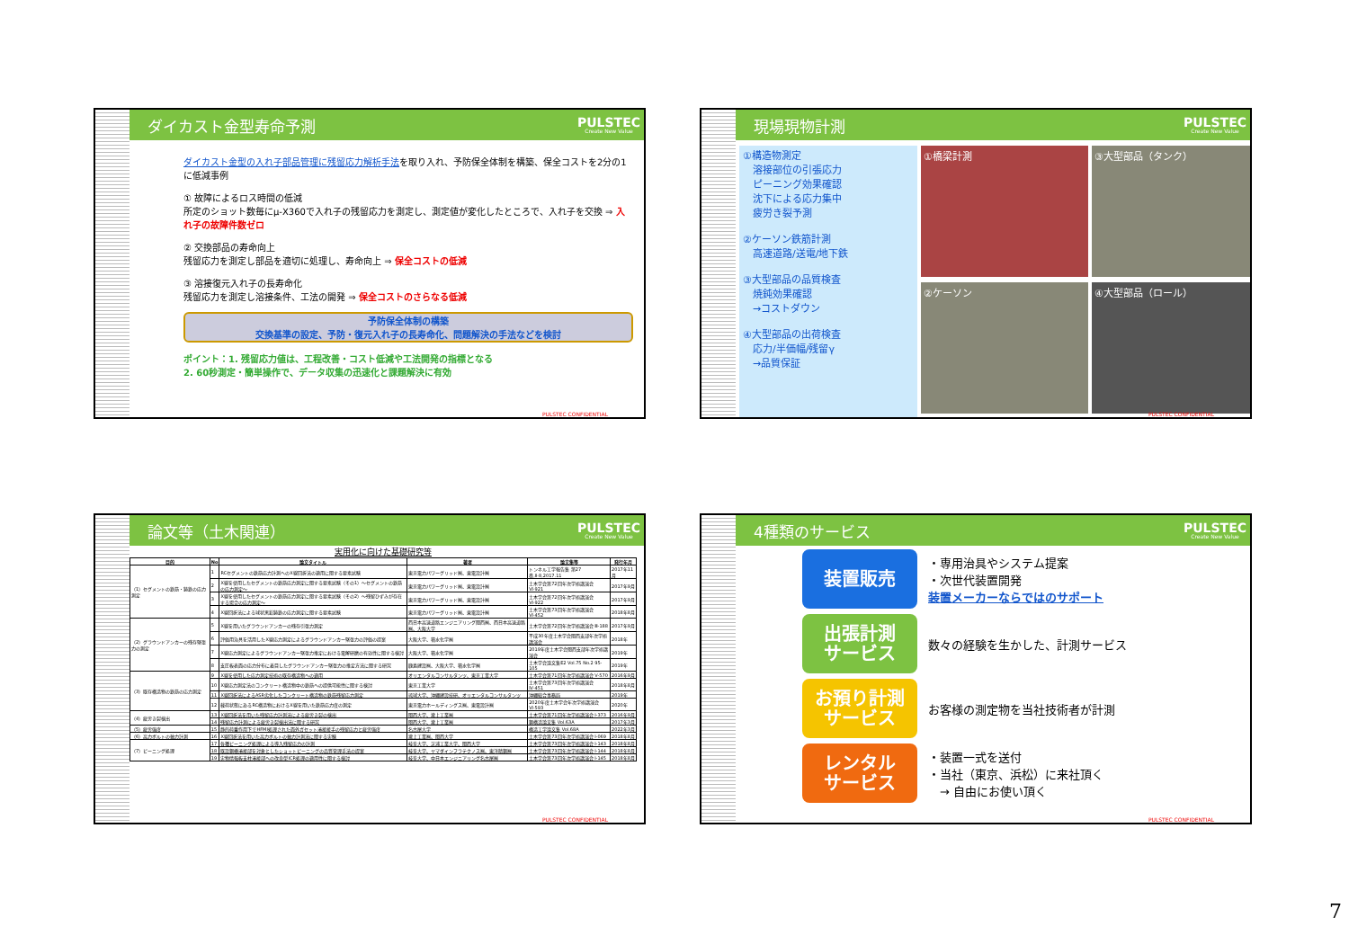ダイカスト金型寿命予測 PULSTEC
Create New Value
ダイカスト金型の入れ子部品管理に残留応力解析手法を取り入れ、予防保全体制を構築、保全コストを2分の1に低減事例
① 故障によるロス時間の低減
所定のショット数毎にμ-X360で入れ子の残留応力を測定し、測定値が変化したところで、入れ子を交換 ⇒ 入れ子の故障件数ゼロ
② 交換部品の寿命向上
残留応力を測定し部品を適切に処理し、寿命向上 ⇒ 保全コストの低減
③ 溶接復元入れ子の長寿命化
残留応力を測定し溶接条件、工法の開発 ⇒ 保全コストのさらなる低減
予防保全体制の構築
交換基準の設定、予防・復元入れ子の長寿命化、問題解決の手法などを検討
ポイント：1. 残留応力値は、工程改善・コスト低減や工法開発の指標となる
2. 60秒測定・簡単操作で、データ収集の迅速化と課題解決に有効
PULSTEC CONFIDENTIAL
現場現物計測 PULSTEC
Create New Value
①構造物測定
　溶接部位の引張応力
　ピーニング効果確認
　沈下による応力集中
　疲労き裂予測
②ケーソン鉄筋計測
　高速道路/送電/地下鉄
③大型部品の品質検査
　焼鈍効果確認
　→コストダウン
④大型部品の出荷検査
　応力/半価幅/残留γ
　→品質保証
①橋梁計測
③大型部品（タンク）
②ケーソン
④大型部品（ロール）
PULSTEC CONFIDENTIAL
論文等（土木関連） PULSTEC
Create New Value
実用化に向けた基礎研究等
| 目的 | No | 論文タイトル | 著者 | 論文集等 | 発行年月 |
| --- | --- | --- | --- | --- | --- |
| （1）セグメントの鉄筋・鋳鉄の応力測定 | 1 | RCセグメントの鉄筋応力計測へのX線回折法の適用に関する要素試験 | 東京電力パワーグリッド㈱、東電設計㈱ | トンネル工学報告集 第27巻,Ⅱ-8,2017.11 | 2017年11月 |
| | 2 | X線を使用したセグメントの鉄筋応力測定に関する要素試験（その1）～セグメントの鉄筋の応力測定～ | 東京電力パワーグリッド㈱、東電設計㈱ | 土木学会第72回年次学術講演会 Ⅵ-921 | 2017年9月 |
| | 3 | X線を使用したセグメントの鉄筋応力測定に関する要素試験（その2）～残留ひずみが存在する場合の応力測定～ | 東京電力パワーグリッド㈱、東電設計㈱ | 土木学会第72回年次学術講演会 Ⅵ-922 | 2017年9月 |
| | 4 | X線回折法による球状黒鉛鋳鉄の応力測定に関する要素試験 | 東京電力パワーグリッド㈱、東電設計㈱ | 土木学会第73回年次学術講演会 Ⅵ-452 | 2018年8月 |
| （2）グラウンドアンカーの残存緊張力の測定 | 5 | X線を用いたグラウンドアンカーの残存引張力測定 | 西日本高速道路エンジニアリング関西㈱、西日本高速道路㈱、大阪大学 | 土木学会第72回年次学術講演会 Ⅲ-188 | 2017年9月 |
| | 6 | 評価用治具を活用したX線応力測定によるグラウンドアンカー緊張力の評価の提案 | 大阪大学、積水化学㈱ | 平成30年度土木学会関西支部年次学術講演会 | 2018年 |
| | 7 | X線応力測定によるグラウンドアンカー緊張力推定における電解研磨の有効性に関する検討 | 大阪大学、積水化学㈱ | 2019年度土木学会関西支部年次学術講演会 | 2019年 |
| | 8 | 支圧板表面の応力分布に着目したグラウンドアンカー緊張力の推定方法に関する研究 | 鹿島建設㈱、大阪大学、積水化学㈱ | 土木学会論文集E2 Vol.75 No.2 95-105 | 2019年 |
| （3）既存構造物の鉄筋の応力測定 | 9 | X線を使用した応力測定技術の既存構造物への適用 | オリエンタルコンサルタンツ、東京工業大学 | 土木学会第71回年次学術講演会 Ⅴ-570 | 2016年9月 |
| | 10 | X線応力測定法のコンクリート構造物中の鉄筋への提供可能性に関する検討 | 東京工業大学 | 土木学会第73回年次学術講演会 Ⅳ-451 | 2018年8月 |
| | 11 | X線回折法によるASR劣化したコンクリート構造物の鉄筋残留応力測定 | 琉球大学、沖縄建設技研、オリエンタルコンサルタンツ | 沖縄総合事務局 | 2019年 |
| | 12 | 載荷状態にあるRC構造物におけるX線を用いた鉄筋応力度の測定 | 東京電力ホールディングス㈱、東電設計㈱ | 2020年度土木学会年次学術講演会 Ⅵ-593 | 2020年 |
| （4）疲労き裂検出 | 13 | X線回折法を用いた残留応力計測法による疲労き裂の検出 | 関西大学、瀧上工業㈱ | 土木学会第71回年次学術講演会 Ⅰ-373 | 2016年9月 |
| | 14 | 残留応力計測による疲労き裂検出法に関する研究 | 関西大学、瀧上工業㈱ | 鋼構造論文集 Vol.63A | 2017年3月 |
| （5）疲労強度 | 15 | 静的荷重作用下でHFMI処理された面外ガセット溶接接手の残留応力と疲労強度 | 名古屋大学 | 構造工学論文集 Vol.68A | 2022年3月 |
| （6）高力ボルトの軸力計測 | 16 | X線回折法を用いた高力ボルトの軸力計測法に関する実験 | 瀧上工業㈱、関西大学 | 土木学会第73回年次学術講演会 Ⅰ-069 | 2018年8月 |
| （7）ピーニング処理 | 17 | 各種ピーニング処理による導入残留応力の計測 | 岐阜大学、芝浦工業大学、関西大学 | 土木学会第73回年次学術講演会 Ⅰ-143 | 2018年8月 |
| | 18 | 既設鋼橋溶接部を対象としたショットピーニングの品質管理手法の提案 | 岐阜大学、ヤマダインフラテクノス㈱、東洋精鋼㈱ | 土木学会第73回年次学術講演会 Ⅰ-144 | 2018年8月 |
| | 19 | 実物情報板支柱溶接部への改良型ICR処理の適用性に関する検討 | 岐阜大学、中日本エンジニアリング名古屋㈱ | 土木学会第73回年次学術講演会 Ⅰ-145 | 2018年8月 |
PULSTEC CONFIDENTIAL
4種類のサービス PULSTEC
Create New Value
装置販売
・専用治具やシステム提案
・次世代装置開発
装置メーカーならではのサポート
出張計測
サービス
数々の経験を生かした、計測サービス
お預り計測
サービス
お客様の測定物を当社技術者が計測
レンタル
サービス
・装置一式を送付
・当社（東京、浜松）に来社頂く
　→ 自由にお使い頂く
PULSTEC CONFIDENTIAL
7